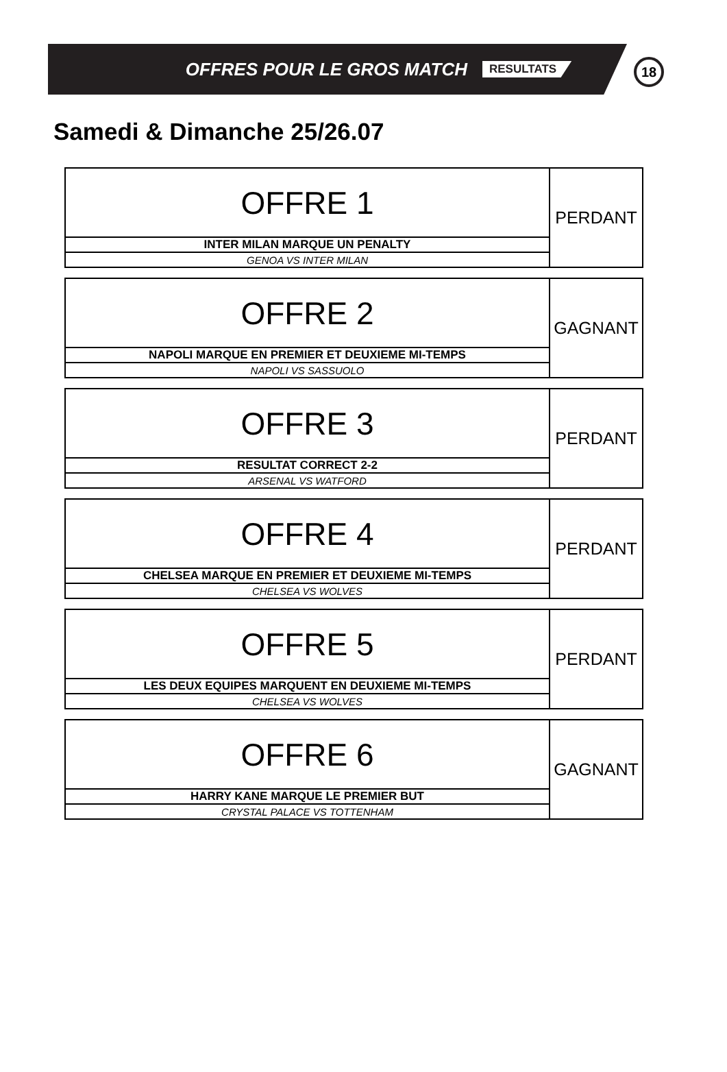OFFRES POUR LE GROS MATCH RESULTATS
18
Samedi & Dimanche 25/26.07
| OFFRE 1 | PERDANT |
| INTER MILAN MARQUE UN PENALTY | |
| GENOA VS INTER MILAN | |
| OFFRE 2 | GAGNANT |
| NAPOLI MARQUE EN PREMIER ET DEUXIEME MI-TEMPS | |
| NAPOLI VS SASSUOLO | |
| OFFRE 3 | PERDANT |
| RESULTAT CORRECT 2-2 | |
| ARSENAL VS WATFORD | |
| OFFRE 4 | PERDANT |
| CHELSEA MARQUE EN PREMIER ET DEUXIEME MI-TEMPS | |
| CHELSEA VS WOLVES | |
| OFFRE 5 | PERDANT |
| LES DEUX EQUIPES MARQUENT EN DEUXIEME MI-TEMPS | |
| CHELSEA VS WOLVES | |
| OFFRE 6 | GAGNANT |
| HARRY KANE MARQUE LE PREMIER BUT | |
| CRYSTAL PALACE VS TOTTENHAM | |